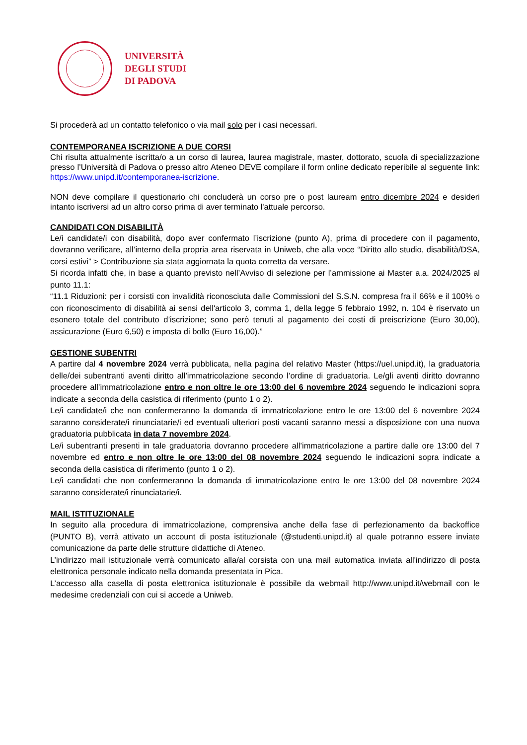UNIVERSITÀ
DEGLI STUDI
DI PADOVA
Si procederà ad un contatto telefonico o via mail solo per i casi necessari.
CONTEMPORANEA ISCRIZIONE A DUE CORSI
Chi risulta attualmente iscritta/o a un corso di laurea, laurea magistrale, master, dottorato, scuola di specializzazione presso l’Università di Padova o presso altro Ateneo DEVE compilare il form online dedicato reperibile al seguente link: https://www.unipd.it/contemporanea-iscrizione.
NON deve compilare il questionario chi concluderà un corso pre o post lauream entro dicembre 2024 e desideri intanto iscriversi ad un altro corso prima di aver terminato l'attuale percorso.
CANDIDATI CON DISABILITÀ
Le/i candidate/i con disabilità, dopo aver confermato l’iscrizione (punto A), prima di procedere con il pagamento, dovranno verificare, all’interno della propria area riservata in Uniweb, che alla voce “Diritto allo studio, disabilità/DSA, corsi estivi” > Contribuzione sia stata aggiornata la quota corretta da versare.
Si ricorda infatti che, in base a quanto previsto nell’Avviso di selezione per l’ammissione ai Master a.a. 2024/2025 al punto 11.1:
“11.1 Riduzioni: per i corsisti con invalidità riconosciuta dalle Commissioni del S.S.N. compresa fra il 66% e il 100% o con riconoscimento di disabilità ai sensi dell'articolo 3, comma 1, della legge 5 febbraio 1992, n. 104 è riservato un esonero totale del contributo d’iscrizione; sono però tenuti al pagamento dei costi di preiscrizione (Euro 30,00), assicurazione (Euro 6,50) e imposta di bollo (Euro 16,00).”
GESTIONE SUBENTRI
A partire dal 4 novembre 2024 verrà pubblicata, nella pagina del relativo Master (https://uel.unipd.it), la graduatoria delle/dei subentranti aventi diritto all’immatricolazione secondo l’ordine di graduatoria. Le/gli aventi diritto dovranno procedere all’immatricolazione entro e non oltre le ore 13:00 del 6 novembre 2024 seguendo le indicazioni sopra indicate a seconda della casistica di riferimento (punto 1 o 2).
Le/i candidate/i che non confermeranno la domanda di immatricolazione entro le ore 13:00 del 6 novembre 2024 saranno considerate/i rinunciatarie/i ed eventuali ulteriori posti vacanti saranno messi a disposizione con una nuova graduatoria pubblicata in data 7 novembre 2024.
Le/i subentranti presenti in tale graduatoria dovranno procedere all’immatricolazione a partire dalle ore 13:00 del 7 novembre ed entro e non oltre le ore 13:00 del 08 novembre 2024 seguendo le indicazioni sopra indicate a seconda della casistica di riferimento (punto 1 o 2).
Le/i candidati che non confermeranno la domanda di immatricolazione entro le ore 13:00 del 08 novembre 2024 saranno considerate/i rinunciatarie/i.
MAIL ISTITUZIONALE
In seguito alla procedura di immatricolazione, comprensiva anche della fase di perfezionamento da backoffice (PUNTO B), verrà attivato un account di posta istituzionale (@studenti.unipd.it) al quale potranno essere inviate comunicazione da parte delle strutture didattiche di Ateneo.
L’indirizzo mail istituzionale verrà comunicato alla/al corsista con una mail automatica inviata all'indirizzo di posta elettronica personale indicato nella domanda presentata in Pica.
L’accesso alla casella di posta elettronica istituzionale è possibile da webmail http://www.unipd.it/webmail con le medesime credenziali con cui si accede a Uniweb.